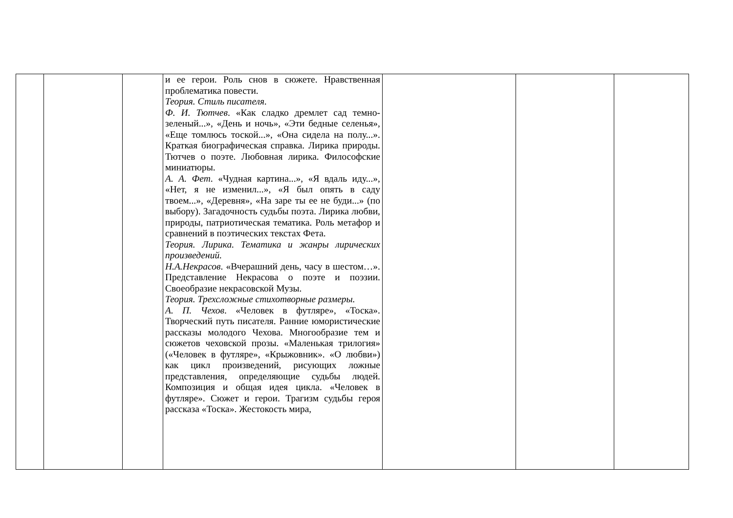| | | | и ее герои. Роль снов в сюжете. Нравственная проблематика повести. Теория. Стиль писателя. Ф. И. Тютчев . «Как сладко дремлет сад темно-зеленый...», «День и ночь», «Эти бедные селенья», «Еще томлюсь тоской...», «Она сидела на полу...». Краткая биографическая справка. Лирика природы. Тютчев о поэте. Любовная лирика. Философские миниатюры. А. А. Фет . «Чудная картина...», «Я вдаль иду...», «Нет, я не изменил...», «Я был опять в саду твоем...», «Деревня», «На заре ты ее не буди...» (по выбору). Загадочность судьбы поэта. Лирика любви, природы, патриотическая тематика. Роль метафор и сравнений в поэтических текстах Фета. Теория. Лирика. Тематика и жанры лирических произведений. Н.А.Некрасов . «Вчерашний день, часу в шестом…». Представление Некрасова о поэте и поэзии. Своеобразие некрасовской Музы. Теория. Трехсложные стихотворные размеры. А. П. Чехов . «Человек в футляре», «Тоска». Творческий путь писателя. Ранние юмористические рассказы молодого Чехова. Многообразие тем и сюжетов чеховской прозы. «Маленькая трилогия» («Человек в футляре», «Крыжовник». «О любви») как цикл произведений, рисующих ложные представления, определяющие судьбы людей. Композиция и общая идея цикла. «Человек в футляре». Сюжет и герои. Трагизм судьбы героя рассказа «Тоска». Жестокость мира, | | | |